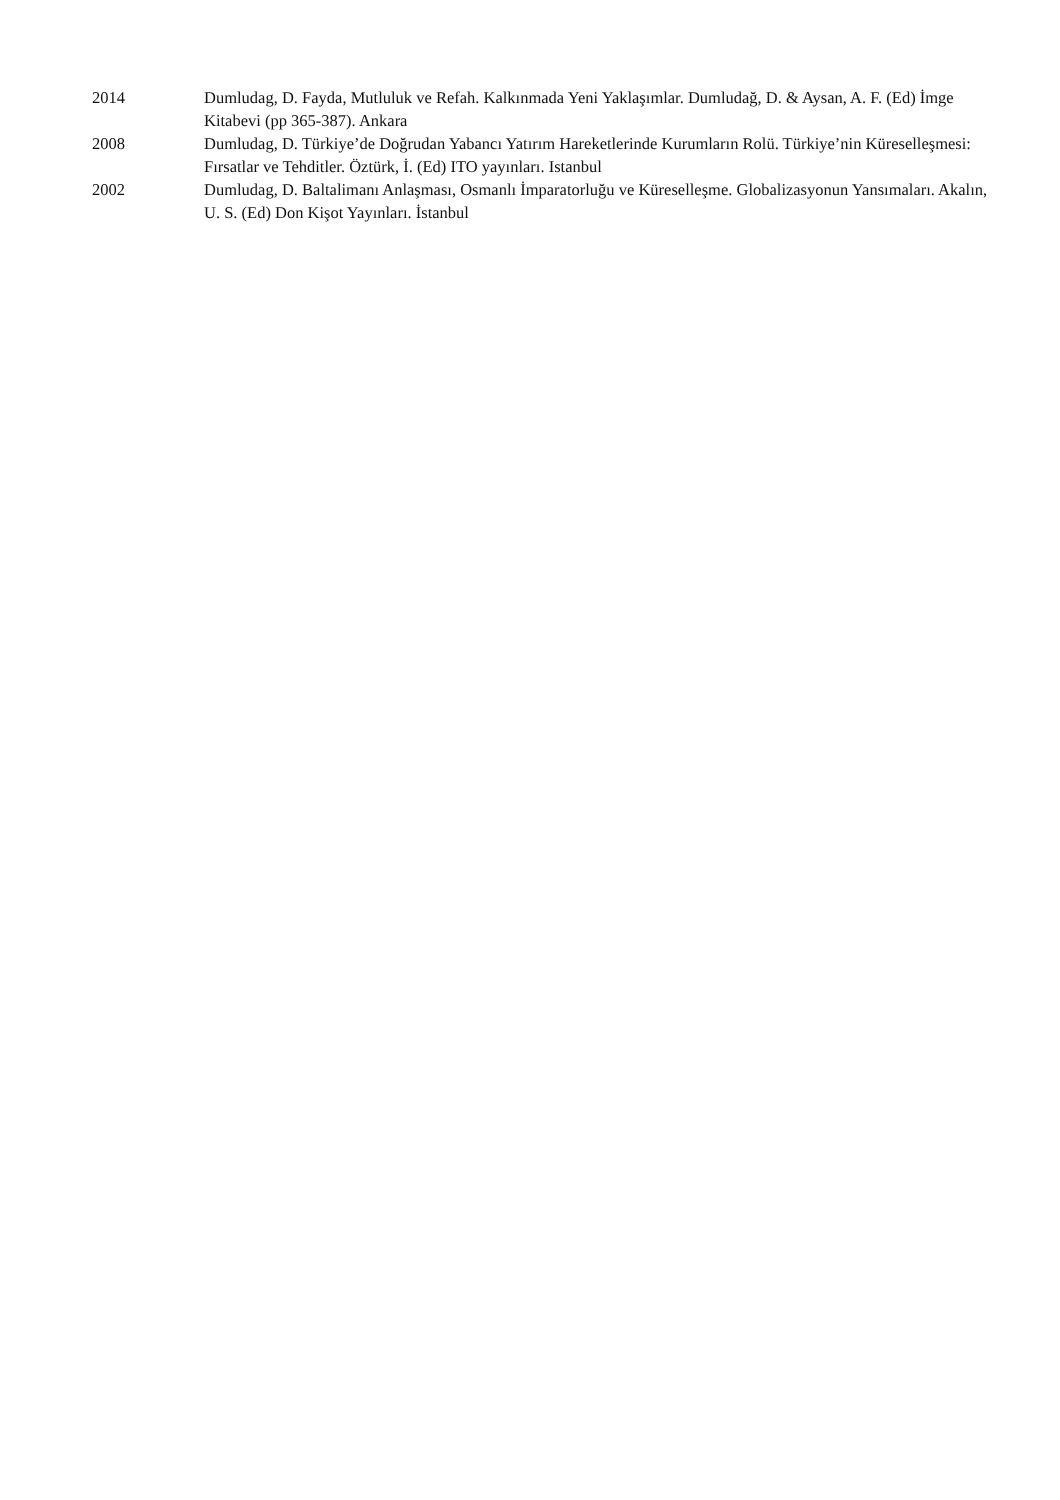2014 Dumludag, D. Fayda, Mutluluk ve Refah. Kalkınmada Yeni Yaklaşımlar. Dumludağ, D. & Aysan, A. F. (Ed) İmge Kitabevi (pp 365-387). Ankara
2008 Dumludag, D. Türkiye’de Doğrudan Yabancı Yatırım Hareketlerinde Kurumların Rolü. Türkiye’nin Küreselleşmesi: Fırsatlar ve Tehditler. Öztürk, İ. (Ed) ITO yayınları. Istanbul
2002 Dumludag, D. Baltalimanı Anlaşması, Osmanlı İmparatorluğu ve Küreselleşme. Globalizasyonun Yansımaları. Akalın, U. S. (Ed) Don Kişot Yayınları. İstanbul